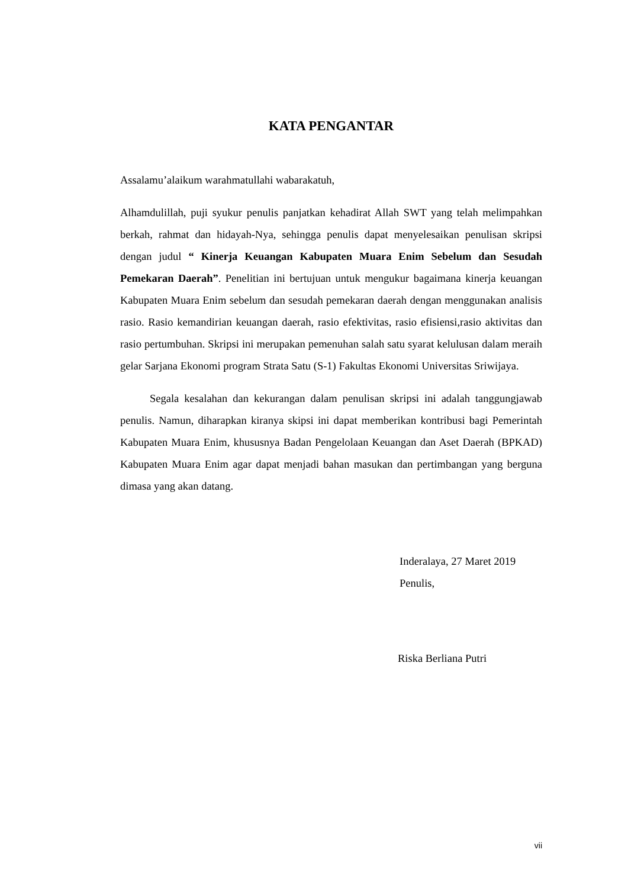KATA PENGANTAR
Assalamu’alaikum warahmatullahi wabarakatuh,
Alhamdulillah, puji syukur penulis panjatkan kehadirat Allah SWT yang telah melimpahkan berkah, rahmat dan hidayah-Nya, sehingga penulis dapat menyelesaikan penulisan skripsi dengan judul “ Kinerja Keuangan Kabupaten Muara Enim Sebelum dan Sesudah Pemekaran Daerah”. Penelitian ini bertujuan untuk mengukur bagaimana kinerja keuangan Kabupaten Muara Enim sebelum dan sesudah pemekaran daerah dengan menggunakan analisis rasio. Rasio kemandirian keuangan daerah, rasio efektivitas, rasio efisiensi,rasio aktivitas dan rasio pertumbuhan. Skripsi ini merupakan pemenuhan salah satu syarat kelulusan dalam meraih gelar Sarjana Ekonomi program Strata Satu (S-1) Fakultas Ekonomi Universitas Sriwijaya.
Segala kesalahan dan kekurangan dalam penulisan skripsi ini adalah tanggungjawab penulis. Namun, diharapkan kiranya skipsi ini dapat memberikan kontribusi bagi Pemerintah Kabupaten Muara Enim, khususnya Badan Pengelolaan Keuangan dan Aset Daerah (BPKAD) Kabupaten Muara Enim agar dapat menjadi bahan masukan dan pertimbangan yang berguna dimasa yang akan datang.
Inderalaya, 27 Maret 2019
Penulis,
Riska Berliana Putri
vii